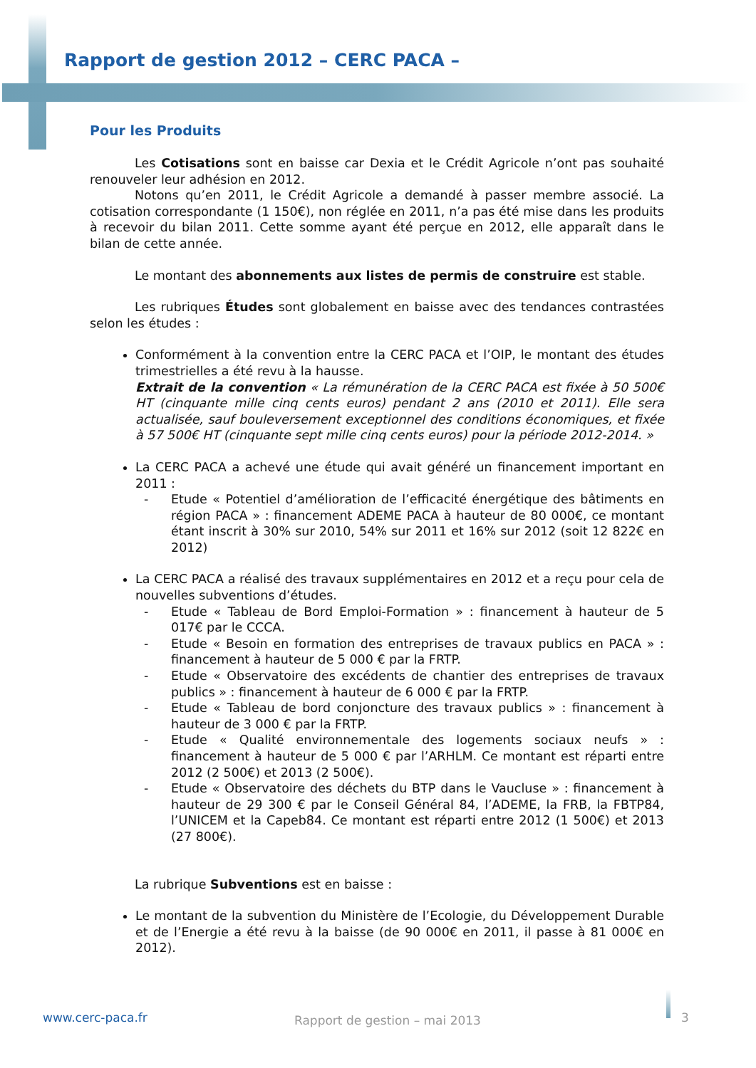Rapport de gestion 2012 – CERC PACA –
Pour les Produits
Les Cotisations sont en baisse car Dexia et le Crédit Agricole n’ont pas souhaité renouveler leur adhésion en 2012.
Notons qu’en 2011, le Crédit Agricole a demandé à passer membre associé. La cotisation correspondante (1 150€), non réglée en 2011, n’a pas été mise dans les produits à recevoir du bilan 2011. Cette somme ayant été perçue en 2012, elle apparaît dans le bilan de cette année.
Le montant des abonnements aux listes de permis de construire est stable.
Les rubriques Études sont globalement en baisse avec des tendances contrastées selon les études :
Conformément à la convention entre la CERC PACA et l’OIP, le montant des études trimestrielles a été revu à la hausse.
Extrait de la convention « La rémunération de la CERC PACA est fixée à 50 500€ HT (cinquante mille cinq cents euros) pendant 2 ans (2010 et 2011). Elle sera actualisée, sauf bouleversement exceptionnel des conditions économiques, et fixée à 57 500€ HT (cinquante sept mille cinq cents euros) pour la période 2012-2014. »
La CERC PACA a achevé une étude qui avait généré un financement important en 2011 :
- Etude « Potentiel d’amélioration de l’efficacité énergétique des bâtiments en région PACA » : financement ADEME PACA à hauteur de 80 000€, ce montant étant inscrit à 30% sur 2010, 54% sur 2011 et 16% sur 2012 (soit 12 822€ en 2012)
La CERC PACA a réalisé des travaux supplémentaires en 2012 et a reçu pour cela de nouvelles subventions d’études.
- Etude « Tableau de Bord Emploi-Formation » : financement à hauteur de 5 017€ par le CCCA.
- Etude « Besoin en formation des entreprises de travaux publics en PACA » : financement à hauteur de 5 000 € par la FRTP.
- Etude « Observatoire des excédents de chantier des entreprises de travaux publics » : financement à hauteur de 6 000 € par la FRTP.
- Etude « Tableau de bord conjoncture des travaux publics » : financement à hauteur de 3 000 € par la FRTP.
- Etude « Qualité environnementale des logements sociaux neufs » : financement à hauteur de 5 000 € par l’ARHLM. Ce montant est réparti entre 2012 (2 500€) et 2013 (2 500€).
- Etude « Observatoire des déchets du BTP dans le Vaucluse » : financement à hauteur de 29 300 € par le Conseil Général 84, l’ADEME, la FRB, la FBTP84, l’UNICEM et la Capeb84. Ce montant est réparti entre 2012 (1 500€) et 2013 (27 800€).
La rubrique Subventions est en baisse :
Le montant de la subvention du Ministère de l’Ecologie, du Développement Durable et de l’Energie a été revu à la baisse (de 90 000€ en 2011, il passe à 81 000€ en 2012).
www.cerc-paca.fr Rapport de gestion – mai 2013 3